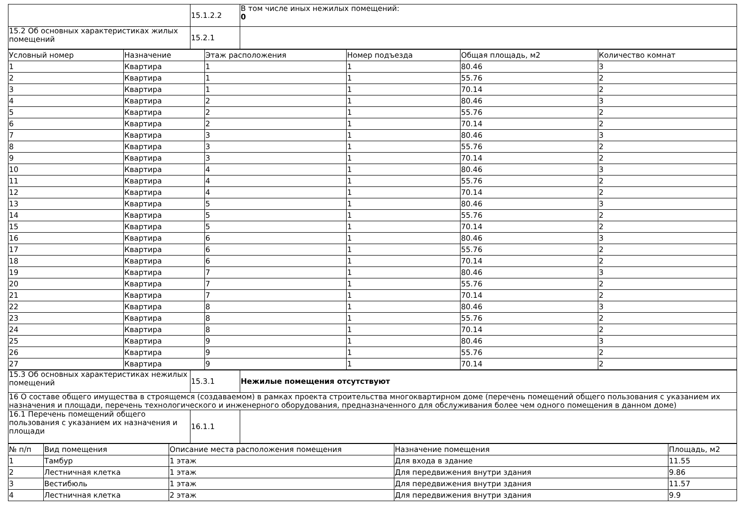| | 15.1.2.2 | В том числе иных нежилых помещений: 0 |
| 15.2 Об основных характеристиках жилых помещений | 15.2.1 | |
| Условный номер | Назначение | Этаж расположения | Номер подъезда | Общая площадь, м2 | Количество комнат |
| --- | --- | --- | --- | --- | --- |
| 1 | Квартира | 1 | 1 | 80.46 | 3 |
| 2 | Квартира | 1 | 1 | 55.76 | 2 |
| 3 | Квартира | 1 | 1 | 70.14 | 2 |
| 4 | Квартира | 2 | 1 | 80.46 | 3 |
| 5 | Квартира | 2 | 1 | 55.76 | 2 |
| 6 | Квартира | 2 | 1 | 70.14 | 2 |
| 7 | Квартира | 3 | 1 | 80.46 | 3 |
| 8 | Квартира | 3 | 1 | 55.76 | 2 |
| 9 | Квартира | 3 | 1 | 70.14 | 2 |
| 10 | Квартира | 4 | 1 | 80.46 | 3 |
| 11 | Квартира | 4 | 1 | 55.76 | 2 |
| 12 | Квартира | 4 | 1 | 70.14 | 2 |
| 13 | Квартира | 5 | 1 | 80.46 | 3 |
| 14 | Квартира | 5 | 1 | 55.76 | 2 |
| 15 | Квартира | 5 | 1 | 70.14 | 2 |
| 16 | Квартира | 6 | 1 | 80.46 | 3 |
| 17 | Квартира | 6 | 1 | 55.76 | 2 |
| 18 | Квартира | 6 | 1 | 70.14 | 2 |
| 19 | Квартира | 7 | 1 | 80.46 | 3 |
| 20 | Квартира | 7 | 1 | 55.76 | 2 |
| 21 | Квартира | 7 | 1 | 70.14 | 2 |
| 22 | Квартира | 8 | 1 | 80.46 | 3 |
| 23 | Квартира | 8 | 1 | 55.76 | 2 |
| 24 | Квартира | 8 | 1 | 70.14 | 2 |
| 25 | Квартира | 9 | 1 | 80.46 | 3 |
| 26 | Квартира | 9 | 1 | 55.76 | 2 |
| 27 | Квартира | 9 | 1 | 70.14 | 2 |
| 15.3 Об основных характеристиках нежилых помещений | 15.3.1 | Нежилые помещения отсутствуют |
| 16 О составе общего имущества в строящемся (создаваемом) в рамках проекта строительства многоквартирном доме (перечень помещений общего пользования с указанием их назначения и площади, перечень технологического и инженерного оборудования, предназначенного для обслуживания более чем одного помещения в данном доме) | | |
| 16.1 Перечень помещений общего пользования с указанием их назначения и площади | 16.1.1 | |
| № п/п | Вид помещения | Описание места расположения помещения | Назначение помещения | Площадь, м2 |
| --- | --- | --- | --- | --- |
| 1 | Тамбур | 1 этаж | Для входа в здание | 11.55 |
| 2 | Лестничная клетка | 1 этаж | Для передвижения внутри здания | 9.86 |
| 3 | Вестибюль | 1 этаж | Для передвижения внутри здания | 11.57 |
| 4 | Лестничная клетка | 2 этаж | Для передвижения внутри здания | 9.9 |